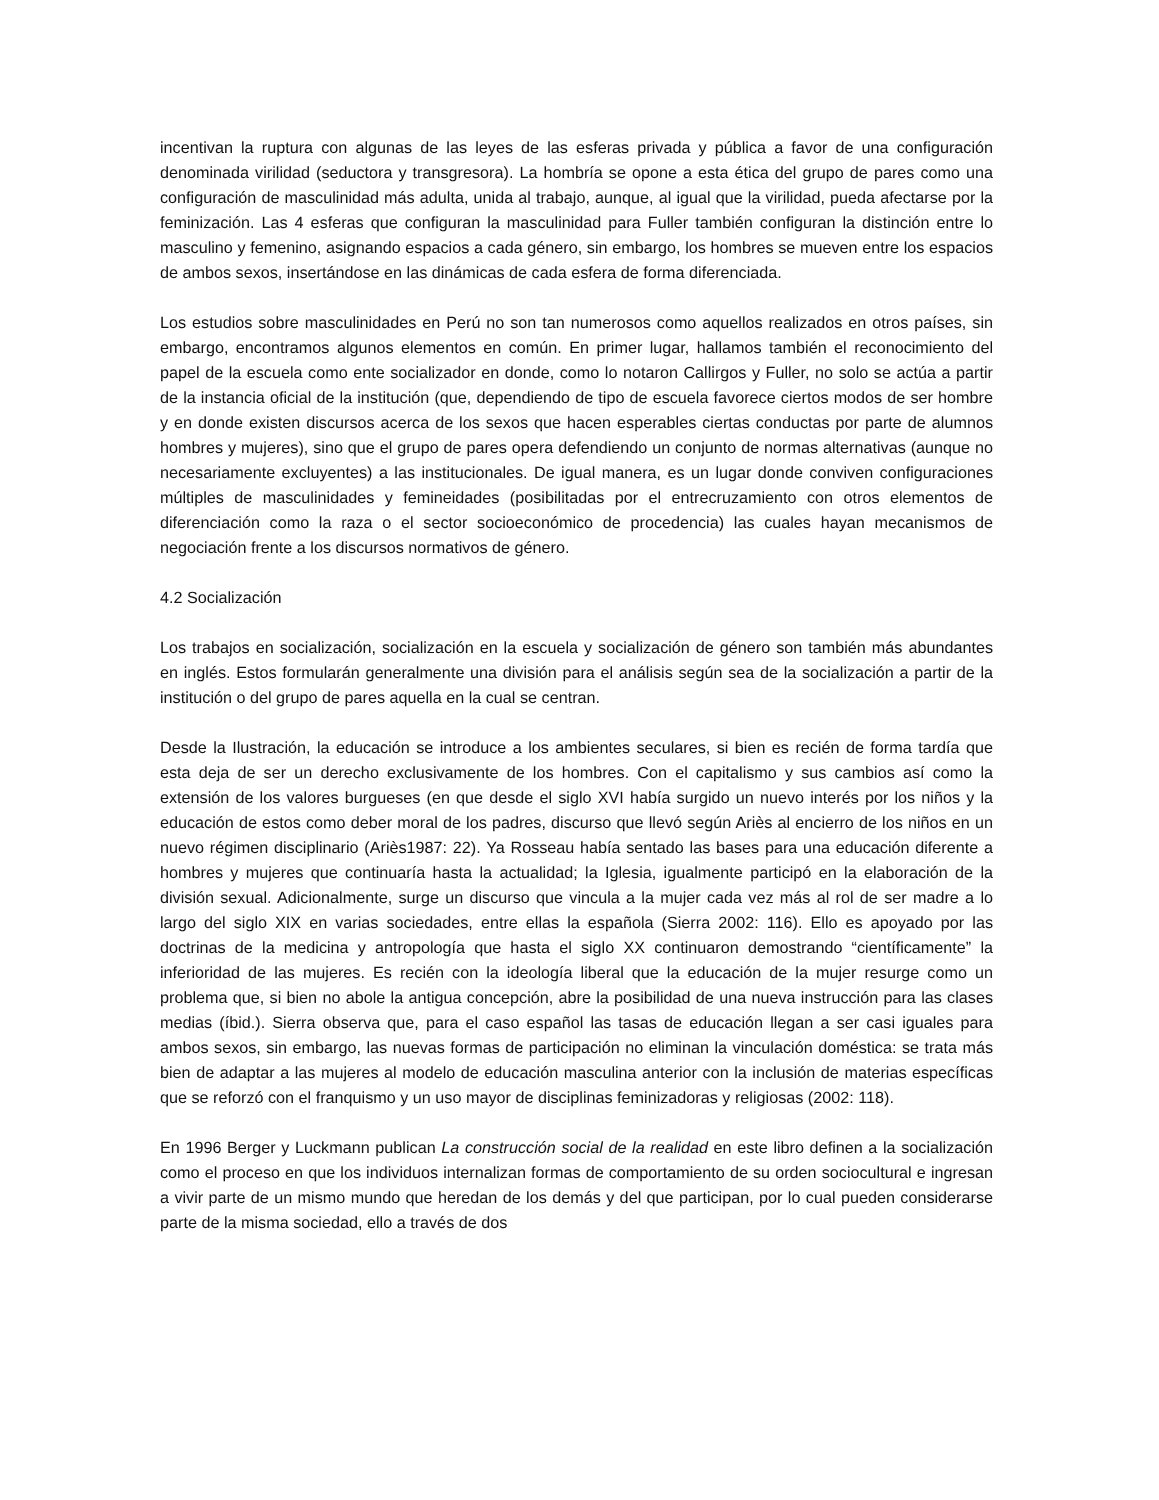incentivan la ruptura con algunas de las leyes de las esferas privada y pública a favor de una configuración denominada virilidad (seductora y transgresora). La hombría se opone a esta ética del grupo de pares como una configuración de masculinidad más adulta, unida al trabajo, aunque, al igual que la virilidad, pueda afectarse por la feminización. Las 4 esferas que configuran la masculinidad para Fuller también configuran la distinción entre lo masculino y femenino, asignando espacios a cada género, sin embargo, los hombres se mueven entre los espacios de ambos sexos, insertándose en las dinámicas de cada esfera de forma diferenciada.
Los estudios sobre masculinidades en Perú no son tan numerosos como aquellos realizados en otros países, sin embargo, encontramos algunos elementos en común. En primer lugar, hallamos también el reconocimiento del papel de la escuela como ente socializador en donde, como lo notaron Callirgos y Fuller, no solo se actúa a partir de la instancia oficial de la institución (que, dependiendo de tipo de escuela favorece ciertos modos de ser hombre y en donde existen discursos acerca de los sexos que hacen esperables ciertas conductas por parte de alumnos hombres y mujeres), sino que el grupo de pares opera defendiendo un conjunto de normas alternativas (aunque no necesariamente excluyentes) a las institucionales. De igual manera, es un lugar donde conviven configuraciones múltiples de masculinidades y femineidades (posibilitadas por el entrecruzamiento con otros elementos de diferenciación como la raza o el sector socioeconómico de procedencia) las cuales hayan mecanismos de negociación frente a los discursos normativos de género.
4.2 Socialización
Los trabajos en socialización, socialización en la escuela y socialización de género son también más abundantes en inglés. Estos formularán generalmente una división para el análisis según sea de la socialización a partir de la institución o del grupo de pares aquella en la cual se centran.
Desde la Ilustración, la educación se introduce a los ambientes seculares, si bien es recién de forma tardía que esta deja de ser un derecho exclusivamente de los hombres. Con el capitalismo y sus cambios así como la extensión de los valores burgueses (en que desde el siglo XVI había surgido un nuevo interés por los niños y la educación de estos como deber moral de los padres, discurso que llevó según Ariès al encierro de los niños en un nuevo régimen disciplinario (Ariès1987: 22). Ya Rosseau había sentado las bases para una educación diferente a hombres y mujeres que continuaría hasta la actualidad; la Iglesia, igualmente participó en la elaboración de la división sexual. Adicionalmente, surge un discurso que vincula a la mujer cada vez más al rol de ser madre a lo largo del siglo XIX en varias sociedades, entre ellas la española (Sierra 2002: 116). Ello es apoyado por las doctrinas de la medicina y antropología que hasta el siglo XX continuaron demostrando “científicamente” la inferioridad de las mujeres. Es recién con la ideología liberal que la educación de la mujer resurge como un problema que, si bien no abole la antigua concepción, abre la posibilidad de una nueva instrucción para las clases medias (íbid.). Sierra observa que, para el caso español las tasas de educación llegan a ser casi iguales para ambos sexos, sin embargo, las nuevas formas de participación no eliminan la vinculación doméstica: se trata más bien de adaptar a las mujeres al modelo de educación masculina anterior con la inclusión de materias específicas que se reforzó con el franquismo y un uso mayor de disciplinas feminizadoras y religiosas (2002: 118).
En 1996 Berger y Luckmann publican La construcción social de la realidad en este libro definen a la socialización como el proceso en que los individuos internalizan formas de comportamiento de su orden sociocultural e ingresan a vivir parte de un mismo mundo que heredan de los demás y del que participan, por lo cual pueden considerarse parte de la misma sociedad, ello a través de dos